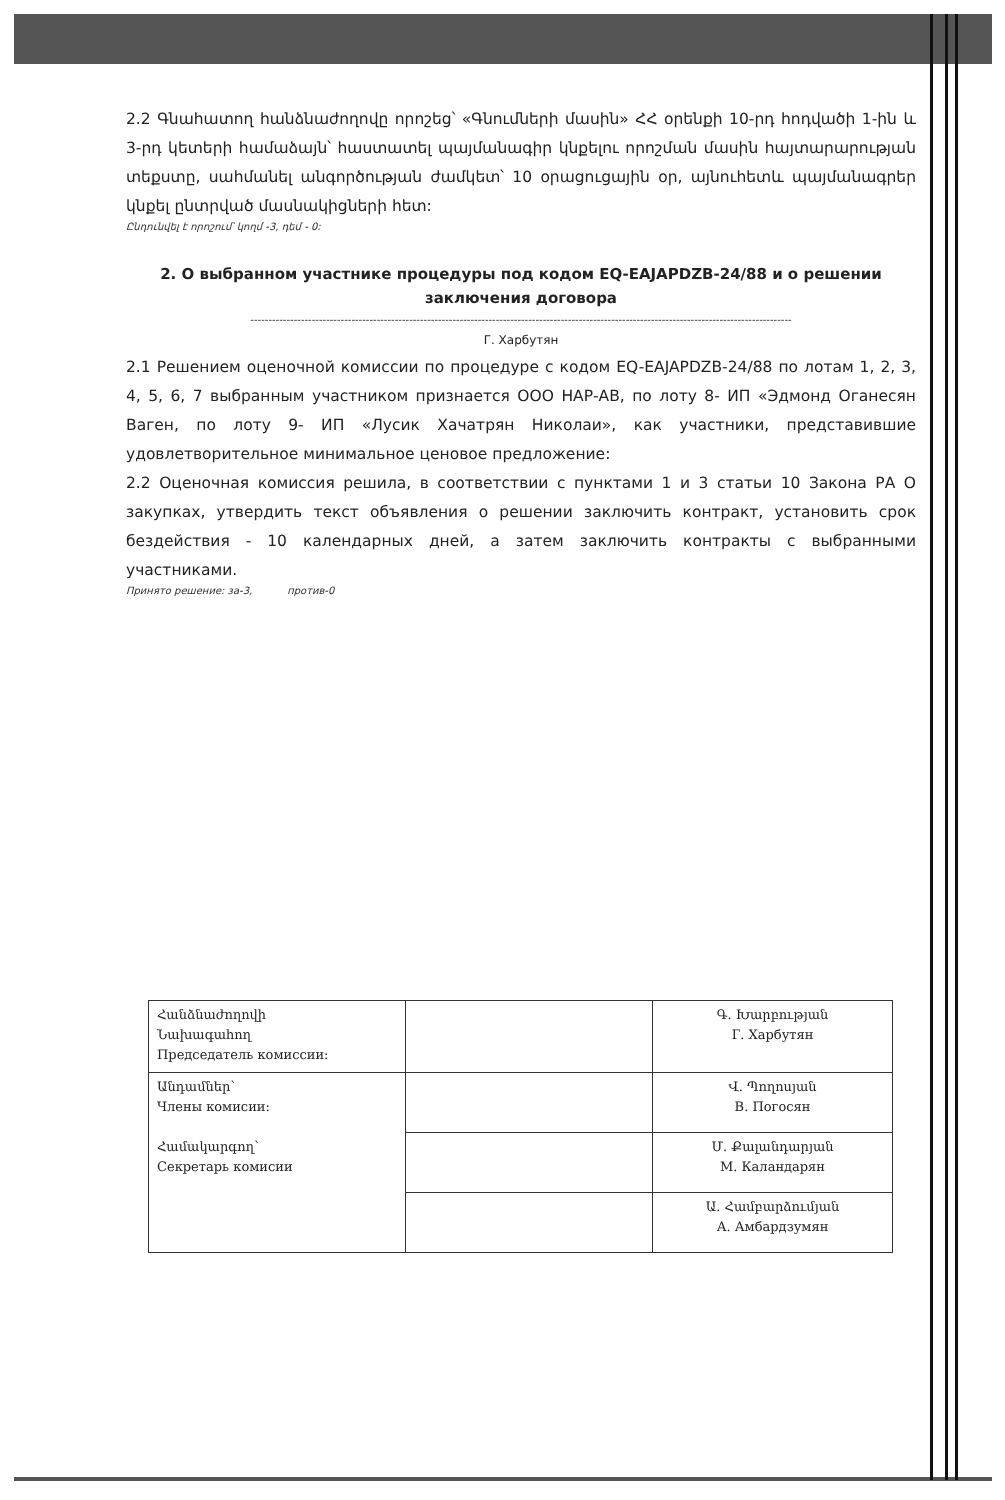2.2 Գնահատող հանձնաժողովը որոշեց՝ «Գնումների մասին» ՀՀ օրենքի 10-րդ հոդվածի 1-ին և 3-րդ կետերի համաձայն՝ հաստատել պայմանագիր կնքելու որոշման մասին հայտարարության տեքստը, սահմանել անգործության ժամկետ՝ 10 օրացուցային օր, այնուհետև պայմանագրեր կնքել ընտրված մասնակիցների հետ:
Ընդունվել է որոշում՝ կողմ -3, դեմ - 0:
2. О выбранном участнике процедуры под кодом EQ-EAJAPDZB-24/88 и о решении заключения договора
------------------------------------------------------------------------------------------------------------------------------------------------------
Г. Харбутян
2.1 Решением оценочной комиссии по процедуре с кодом EQ-EAJAPDZB-24/88 по лотам 1, 2, 3, 4, 5, 6, 7 выбранным участником признается ООО НАР-АВ, по лоту 8- ИП «Эдмонд Оганесян Ваген, по лоту 9- ИП «Лусик Хачатрян Николаи», как участники, представившие удовлетворительное минимальное ценовое предложение:
2.2 Оценочная комиссия решила, в соответствии с пунктами 1 и 3 статьи 10 Закона РА О закупках, утвердить текст объявления о решении заключить контракт, установить срок бездействия - 10 календарных дней, а затем заключить контракты с выбранными участниками.
Принято решение: за-3, против-0
| Հանձնաժողովի Նախագահող Председатель комиссии: | | Գ. Խարբության Г. Харбутян |
| Անդամներ՝ Члены комисии: Համակարգող՝ Секретарь комисии | | Վ. Պողոսյան В. Погосян |
| | | Մ. Քալանդարյան М. Каландарян |
| | | Ա. Համբարձումյան А. Амбардзумян |